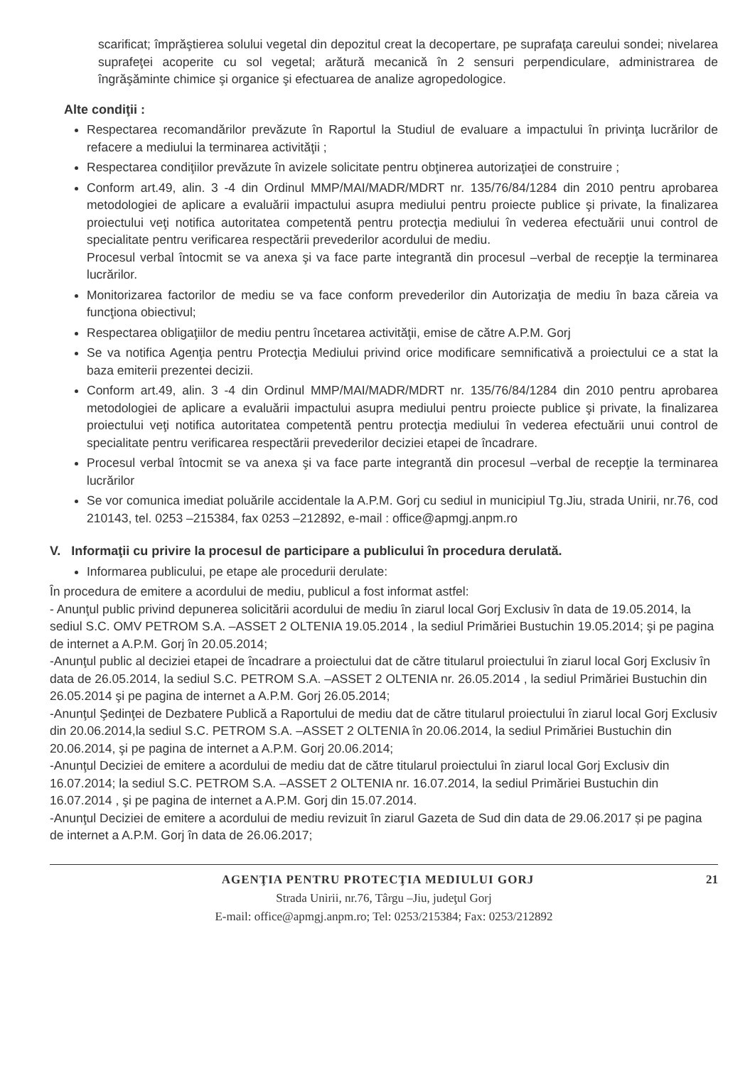scarificat; împrăştierea solului vegetal din depozitul creat la decopertare, pe suprafaţa careului sondei; nivelarea suprafeţei acoperite cu sol vegetal; arătură mecanică în 2 sensuri perpendiculare, administrarea de îngrăşăminte chimice şi organice şi efectuarea de analize agropedologice.
Alte condiţii :
Respectarea recomandărilor prevăzute în Raportul la Studiul de evaluare a impactului în privinţa lucrărilor de refacere a mediului la terminarea activităţii ;
Respectarea condiţiilor prevăzute în avizele solicitate pentru obţinerea autorizaţiei de construire ;
Conform art.49, alin. 3 -4 din Ordinul MMP/MAI/MADR/MDRT nr. 135/76/84/1284 din 2010 pentru aprobarea metodologiei de aplicare a evaluării impactului asupra mediului pentru proiecte publice şi private, la finalizarea proiectului veţi notifica autoritatea competentă pentru protecţia mediului în vederea efectuării unui control de specialitate pentru verificarea respectării prevederilor acordului de mediu.
Procesul verbal întocmit se va anexa şi va face parte integrantă din procesul –verbal de recepţie la terminarea lucrărilor.
Monitorizarea factorilor de mediu se va face conform prevederilor din Autorizaţia de mediu în baza căreia va funcţiona obiectivul;
Respectarea obligaţiilor de mediu pentru încetarea activităţii, emise de către A.P.M. Gorj
Se va notifica Agenţia pentru Protecţia Mediului privind orice modificare semnificativă a proiectului ce a stat la baza emiterii prezentei decizii.
Conform art.49, alin. 3 -4 din Ordinul MMP/MAI/MADR/MDRT nr. 135/76/84/1284 din 2010 pentru aprobarea metodologiei de aplicare a evaluării impactului asupra mediului pentru proiecte publice şi private, la finalizarea proiectului veţi notifica autoritatea competentă pentru protecţia mediului în vederea efectuării unui control de specialitate pentru verificarea respectării prevederilor deciziei etapei de încadrare.
Procesul verbal întocmit se va anexa şi va face parte integrantă din procesul –verbal de recepţie la terminarea lucrărilor
Se vor comunica imediat poluările accidentale la A.P.M. Gorj cu sediul in municipiul Tg.Jiu, strada Unirii, nr.76, cod 210143, tel. 0253 –215384, fax 0253 –212892, e-mail : office@apmgj.anpm.ro
V. Informaţii cu privire la procesul de participare a publicului în procedura derulată.
Informarea publicului, pe etape ale procedurii derulate:
În procedura de emitere a acordului de mediu, publicul a fost informat astfel:
- Anunţul public privind depunerea solicitării acordului de mediu în ziarul local Gorj Exclusiv în data de 19.05.2014, la sediul S.C. OMV PETROM S.A. –ASSET 2 OLTENIA 19.05.2014 , la sediul Primăriei Bustuchin 19.05.2014; şi pe pagina de internet a A.P.M. Gorj în 20.05.2014;
-Anunţul public al deciziei etapei de încadrare a proiectului dat de către titularul proiectului în ziarul local Gorj Exclusiv în data de 26.05.2014, la sediul S.C. PETROM S.A. –ASSET 2 OLTENIA nr. 26.05.2014 , la sediul Primăriei Bustuchin din 26.05.2014 şi pe pagina de internet a A.P.M. Gorj 26.05.2014;
-Anunţul Şedinţei de Dezbatere Publică a Raportului de mediu dat de către titularul proiectului în ziarul local Gorj Exclusiv din 20.06.2014,la sediul S.C. PETROM S.A. –ASSET 2 OLTENIA în 20.06.2014, la sediul Primăriei Bustuchin din 20.06.2014, şi pe pagina de internet a A.P.M. Gorj 20.06.2014;
-Anunţul Deciziei de emitere a acordului de mediu dat de către titularul proiectului în ziarul local Gorj Exclusiv din 16.07.2014; la sediul S.C. PETROM S.A. –ASSET 2 OLTENIA nr. 16.07.2014, la sediul Primăriei Bustuchin din 16.07.2014 , şi pe pagina de internet a A.P.M. Gorj din 15.07.2014.
-Anunţul Deciziei de emitere a acordului de mediu revizuit în ziarul Gazeta de Sud din data de 29.06.2017 și pe pagina de internet a A.P.M. Gorj în data de 26.06.2017;
AGENŢIA PENTRU PROTECŢIA MEDIULUI GORJ 21
Strada Unirii, nr.76, Târgu –Jiu, judeţul Gorj
E-mail: office@apmgj.anpm.ro; Tel: 0253/215384; Fax: 0253/212892